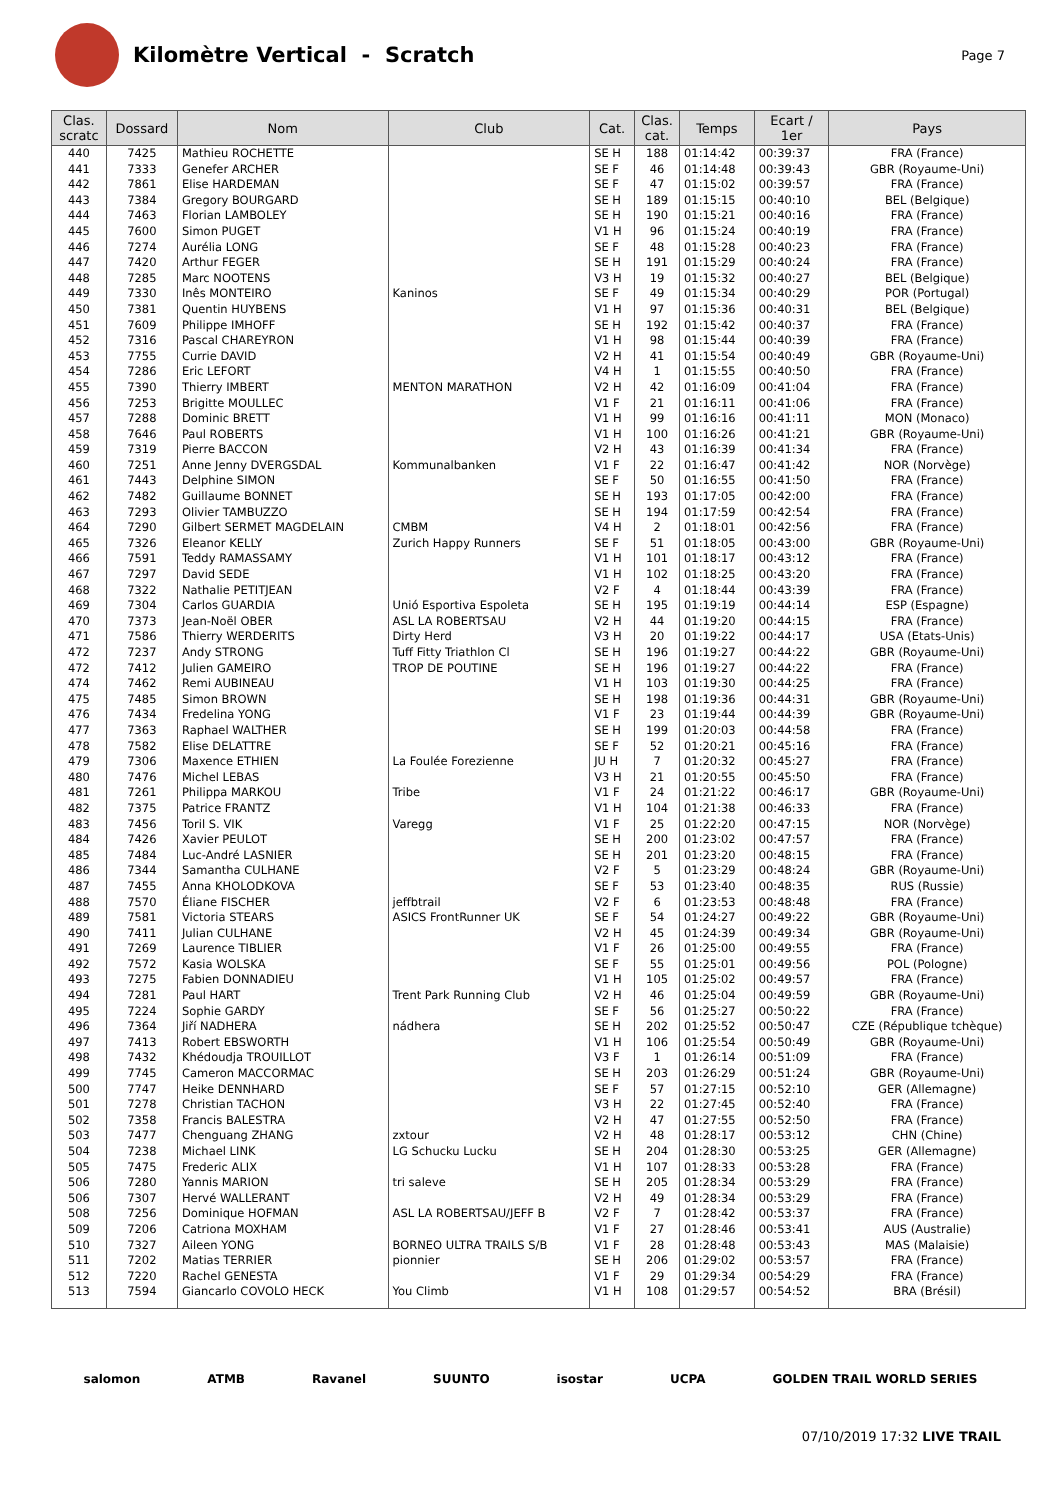Kilomètre Vertical - Scratch
Page 7
| Clas. scratc | Dossard | Nom | Club | Cat. | Clas. cat. | Temps | Ecart / 1er | Pays |
| --- | --- | --- | --- | --- | --- | --- | --- | --- |
| 440 | 7425 | Mathieu ROCHETTE | | SE H | 188 | 01:14:42 | 00:39:37 | FRA (France) |
| 441 | 7333 | Genefer ARCHER | | SE F | 46 | 01:14:48 | 00:39:43 | GBR (Royaume-Uni) |
| 442 | 7861 | Elise HARDEMAN | | SE F | 47 | 01:15:02 | 00:39:57 | FRA (France) |
| 443 | 7384 | Gregory BOURGARD | | SE H | 189 | 01:15:15 | 00:40:10 | BEL (Belgique) |
| 444 | 7463 | Florian LAMBOLEY | | SE H | 190 | 01:15:21 | 00:40:16 | FRA (France) |
| 445 | 7600 | Simon PUGET | | V1 H | 96 | 01:15:24 | 00:40:19 | FRA (France) |
| 446 | 7274 | Aurélia LONG | | SE F | 48 | 01:15:28 | 00:40:23 | FRA (France) |
| 447 | 7420 | Arthur FEGER | | SE H | 191 | 01:15:29 | 00:40:24 | FRA (France) |
| 448 | 7285 | Marc NOOTENS | | V3 H | 19 | 01:15:32 | 00:40:27 | BEL (Belgique) |
| 449 | 7330 | Inês MONTEIRO | Kaninos | SE F | 49 | 01:15:34 | 00:40:29 | POR (Portugal) |
| 450 | 7381 | Quentin HUYBENS | | V1 H | 97 | 01:15:36 | 00:40:31 | BEL (Belgique) |
| 451 | 7609 | Philippe IMHOFF | | SE H | 192 | 01:15:42 | 00:40:37 | FRA (France) |
| 452 | 7316 | Pascal CHAREYRON | | V1 H | 98 | 01:15:44 | 00:40:39 | FRA (France) |
| 453 | 7755 | Currie DAVID | | V2 H | 41 | 01:15:54 | 00:40:49 | GBR (Royaume-Uni) |
| 454 | 7286 | Eric LEFORT | | V4 H | 1 | 01:15:55 | 00:40:50 | FRA (France) |
| 455 | 7390 | Thierry IMBERT | MENTON MARATHON | V2 H | 42 | 01:16:09 | 00:41:04 | FRA (France) |
| 456 | 7253 | Brigitte MOULLEC | | V1 F | 21 | 01:16:11 | 00:41:06 | FRA (France) |
| 457 | 7288 | Dominic BRETT | | V1 H | 99 | 01:16:16 | 00:41:11 | MON (Monaco) |
| 458 | 7646 | Paul ROBERTS | | V1 H | 100 | 01:16:26 | 00:41:21 | GBR (Royaume-Uni) |
| 459 | 7319 | Pierre BACCON | | V2 H | 43 | 01:16:39 | 00:41:34 | FRA (France) |
| 460 | 7251 | Anne Jenny DVERGSDAL | Kommunalbanken | V1 F | 22 | 01:16:47 | 00:41:42 | NOR (Norvège) |
| 461 | 7443 | Delphine SIMON | | SE F | 50 | 01:16:55 | 00:41:50 | FRA (France) |
| 462 | 7482 | Guillaume BONNET | | SE H | 193 | 01:17:05 | 00:42:00 | FRA (France) |
| 463 | 7293 | Olivier TAMBUZZO | | SE H | 194 | 01:17:59 | 00:42:54 | FRA (France) |
| 464 | 7290 | Gilbert SERMET MAGDELAIN | CMBM | V4 H | 2 | 01:18:01 | 00:42:56 | FRA (France) |
| 465 | 7326 | Eleanor KELLY | Zurich Happy Runners | SE F | 51 | 01:18:05 | 00:43:00 | GBR (Royaume-Uni) |
| 466 | 7591 | Teddy RAMASSAMY | | V1 H | 101 | 01:18:17 | 00:43:12 | FRA (France) |
| 467 | 7297 | David SEDE | | V1 H | 102 | 01:18:25 | 00:43:20 | FRA (France) |
| 468 | 7322 | Nathalie PETITJEAN | | V2 F | 4 | 01:18:44 | 00:43:39 | FRA (France) |
| 469 | 7304 | Carlos GUARDIA | Unió Esportiva Espoleta | SE H | 195 | 01:19:19 | 00:44:14 | ESP (Espagne) |
| 470 | 7373 | Jean-Noël OBER | ASL LA ROBERTSAU | V2 H | 44 | 01:19:20 | 00:44:15 | FRA (France) |
| 471 | 7586 | Thierry WERDERITS | Dirty Herd | V3 H | 20 | 01:19:22 | 00:44:17 | USA (Etats-Unis) |
| 472 | 7237 | Andy STRONG | Tuff Fitty Triathlon Cl | SE H | 196 | 01:19:27 | 00:44:22 | GBR (Royaume-Uni) |
| 472 | 7412 | Julien GAMEIRO | TROP DE POUTINE | SE H | 196 | 01:19:27 | 00:44:22 | FRA (France) |
| 474 | 7462 | Remi AUBINEAU | | V1 H | 103 | 01:19:30 | 00:44:25 | FRA (France) |
| 475 | 7485 | Simon BROWN | | SE H | 198 | 01:19:36 | 00:44:31 | GBR (Royaume-Uni) |
| 476 | 7434 | Fredelina YONG | | V1 F | 23 | 01:19:44 | 00:44:39 | GBR (Royaume-Uni) |
| 477 | 7363 | Raphael WALTHER | | SE H | 199 | 01:20:03 | 00:44:58 | FRA (France) |
| 478 | 7582 | Elise DELATTRE | | SE F | 52 | 01:20:21 | 00:45:16 | FRA (France) |
| 479 | 7306 | Maxence ETHIEN | La Foulée Forezienne | JU H | 7 | 01:20:32 | 00:45:27 | FRA (France) |
| 480 | 7476 | Michel LEBAS | | V3 H | 21 | 01:20:55 | 00:45:50 | FRA (France) |
| 481 | 7261 | Philippa MARKOU | Tribe | V1 F | 24 | 01:21:22 | 00:46:17 | GBR (Royaume-Uni) |
| 482 | 7375 | Patrice FRANTZ | | V1 H | 104 | 01:21:38 | 00:46:33 | FRA (France) |
| 483 | 7456 | Toril S. VIK | Varegg | V1 F | 25 | 01:22:20 | 00:47:15 | NOR (Norvège) |
| 484 | 7426 | Xavier PEULOT | | SE H | 200 | 01:23:02 | 00:47:57 | FRA (France) |
| 485 | 7484 | Luc-André LASNIER | | SE H | 201 | 01:23:20 | 00:48:15 | FRA (France) |
| 486 | 7344 | Samantha CULHANE | | V2 F | 5 | 01:23:29 | 00:48:24 | GBR (Royaume-Uni) |
| 487 | 7455 | Anna KHOLODKOVA | | SE F | 53 | 01:23:40 | 00:48:35 | RUS (Russie) |
| 488 | 7570 | Éliane FISCHER | jeffbtrail | V2 F | 6 | 01:23:53 | 00:48:48 | FRA (France) |
| 489 | 7581 | Victoria STEARS | ASICS FrontRunner UK | SE F | 54 | 01:24:27 | 00:49:22 | GBR (Royaume-Uni) |
| 490 | 7411 | Julian CULHANE | | V2 H | 45 | 01:24:39 | 00:49:34 | GBR (Royaume-Uni) |
| 491 | 7269 | Laurence TIBLIER | | V1 F | 26 | 01:25:00 | 00:49:55 | FRA (France) |
| 492 | 7572 | Kasia WOLSKA | | SE F | 55 | 01:25:01 | 00:49:56 | POL (Pologne) |
| 493 | 7275 | Fabien DONNADIEU | | V1 H | 105 | 01:25:02 | 00:49:57 | FRA (France) |
| 494 | 7281 | Paul HART | Trent Park Running Club | V2 H | 46 | 01:25:04 | 00:49:59 | GBR (Royaume-Uni) |
| 495 | 7224 | Sophie GARDY | | SE F | 56 | 01:25:27 | 00:50:22 | FRA (France) |
| 496 | 7364 | Jiří NADHERA | nádhera | SE H | 202 | 01:25:52 | 00:50:47 | CZE (République tchèque) |
| 497 | 7413 | Robert EBSWORTH | | V1 H | 106 | 01:25:54 | 00:50:49 | GBR (Royaume-Uni) |
| 498 | 7432 | Khédoudja TROUILLOT | | V3 F | 1 | 01:26:14 | 00:51:09 | FRA (France) |
| 499 | 7745 | Cameron MACCORMAC | | SE H | 203 | 01:26:29 | 00:51:24 | GBR (Royaume-Uni) |
| 500 | 7747 | Heike DENNHARD | | SE F | 57 | 01:27:15 | 00:52:10 | GER (Allemagne) |
| 501 | 7278 | Christian TACHON | | V3 H | 22 | 01:27:45 | 00:52:40 | FRA (France) |
| 502 | 7358 | Francis BALESTRA | | V2 H | 47 | 01:27:55 | 00:52:50 | FRA (France) |
| 503 | 7477 | Chenguang ZHANG | zxtour | V2 H | 48 | 01:28:17 | 00:53:12 | CHN (Chine) |
| 504 | 7238 | Michael LINK | LG Schucku Lucku | SE H | 204 | 01:28:30 | 00:53:25 | GER (Allemagne) |
| 505 | 7475 | Frederic ALIX | | V1 H | 107 | 01:28:33 | 00:53:28 | FRA (France) |
| 506 | 7280 | Yannis MARION | tri saleve | SE H | 205 | 01:28:34 | 00:53:29 | FRA (France) |
| 506 | 7307 | Hervé WALLERANT | | V2 H | 49 | 01:28:34 | 00:53:29 | FRA (France) |
| 508 | 7256 | Dominique HOFMAN | ASL LA ROBERTSAU/JEFF B | V2 F | 7 | 01:28:42 | 00:53:37 | FRA (France) |
| 509 | 7206 | Catriona MOXHAM | | V1 F | 27 | 01:28:46 | 00:53:41 | AUS (Australie) |
| 510 | 7327 | Aileen YONG | BORNEO ULTRA TRAILS S/B | V1 F | 28 | 01:28:48 | 00:53:43 | MAS (Malaisie) |
| 511 | 7202 | Matias TERRIER | pionnier | SE H | 206 | 01:29:02 | 00:53:57 | FRA (France) |
| 512 | 7220 | Rachel GENESTA | | V1 F | 29 | 01:29:34 | 00:54:29 | FRA (France) |
| 513 | 7594 | Giancarlo COVOLO HECK | You Climb | V1 H | 108 | 01:29:57 | 00:54:52 | BRA (Brésil) |
salomon ATMB Ravanel SUUNTO isostar UCPA GOLDEN TRAIL WORLD SERIES
07/10/2019 17:32 LIVE TRAIL